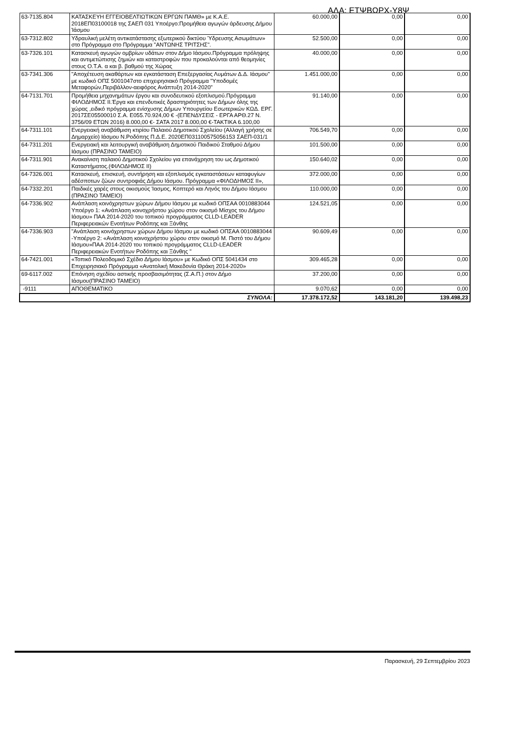ΑΔΑ: ΕΤΨΒΩΡΧ-Υ8Ψ
| 63-7135.804 | ΚΑΤΑΣΚΕΥΗ ΕΓΓΕΙΟΒΕΛΤΙΩΤΙΚΩΝ ΕΡΓΩΝ ΠΑΜΘ» με Κ.Α.Ε. 2018ΕΠ03100018 της ΣΑΕΠ 031 Υποέργο:Προμήθεια αγωγών άρδευσης Δήμου Ίάσμου | 60.000,00 | 0,00 | 0,00 |
| 63-7312.802 | Υδραυλική μελέτη αντικατάστασης εξωτερικού δικτύου Ύδρευσης Ασωμάτων» στο Πρόγραμμα στο Πρόγραμμα "ΑΝΤΩΝΗΣ ΤΡΙΤΣΗΣ". | 52.500,00 | 0,00 | 0,00 |
| 63-7326.101 | Κατασκευή αγωγών ομβρίων υδάτων στον Δήμο Ιάσμου.Πρόγραμμα πρόληψης και αντιμετώπισης ζημιών και καταστροφών που προκαλούνται από θεομηνίες στους Ο.Τ.Α. α και β. βαθμού της Χώρας | 40.000,00 | 0,00 | 0,00 |
| 63-7341.306 | "Αποχέτευση ακαθάρτων και εγκατάσταση Επεξεργασίας Λυμάτων Δ.Δ. Ιάσμου" με κωδικό ΟΠΣ 5001047στο επιχειρησιακό Πρόγραμμα "Υποδομές Μεταφορών,Περιβάλλον-αειφόρος Ανάπτυξη 2014-2020" | 1.451.000,00 | 0,00 | 0,00 |
| 64-7131.701 | Προμήθεια μηχανημάτων έργου και συνοδευτικού εξοπλισμού.Πρόγραμμα ΦΙΛΟΔΗΜΟΣ ΙΙ.Έργα και επενδυτικές δραστηριότητες των Δήμων όλης της χώρας ,ειδικό πρόγραμμα ενίσχυσης Δήμων Υπουργείου Εσωτερικών ΚΩΔ. ΕΡΓ. 2017ΣΕ05500010 Σ.Α. Ε055.70.924,00 € -(ΕΠΕΝΔΥΣΕΙΣ - ΕΡΓΑ ΑΡΘ.27 Ν. 3756/09 ΕΤΩΝ 2016) 8.000,00 €- ΣΑΤΑ 2017 8.000,00 €-ΤΑΚΤΙΚΑ 6.100,00 | 91.140,00 | 0,00 | 0,00 |
| 64-7311.101 | Ενεργειακή αναβάθμιση κτιρίου Παλαιού Δημοτικού Σχολείου (Αλλαγή χρήσης σε Δημαρχείο) Ιάσμου Ν.Ροδόπης Π.Δ.Ε. 2020ΕΠ031100575056153 ΣΑΕΠ-031/1 | 706.549,70 | 0,00 | 0,00 |
| 64-7311.201 | Ενεργειακή και λειτουργική αναβάθμιση Δημοτικού Παιδικού Σταθμού Δήμου Ιάσμου (ΠΡΑΣΙΝΟ ΤΑΜΕΙΟ) | 101.500,00 | 0,00 | 0,00 |
| 64-7311.901 | Ανακαίνιση παλαιού Δημοτικού Σχολείου για επανάχρηση του ως Δημοτικού Καταστήματος.(ΦΙΛΟΔΗΜΟΣ ΙΙ) | 150.640,02 | 0,00 | 0,00 |
| 64-7326.001 | Κατασκευή, επισκευή, συντήρηση και εξοπλισμός εγκαταστάσεων καταφυγίων αδέσποτων ζώων συντροφιάς Δήμου Ιάσμου. Πρόγραμμα «ΦΙΛΟΔΗΜΟΣ ΙΙ», | 372.000,00 | 0,00 | 0,00 |
| 64-7332.201 | Παιδικές χαρές στους οικισμούς Ίασμος, Κοπτερό και Ληνός του Δήμου Ιάσμου (ΠΡΑΣΙΝΟ ΤΑΜΕΙΟ) | 110.000,00 | 0,00 | 0,00 |
| 64-7336.902 | Ανάπλαση κοινόχρηστων χώρων Δήμου Ιάσμου με κωδικό ΟΠΣΑΑ 0010883044 Υποέργο 1: «Ανάπλαση κοινοχρήστου χώρου στον οικισμό Μίσχος του Δήμου Ιάσμου» ΠΑΑ 2014-2020 του τοπικού προγράμματος CLLD-LEADER Περιφερειακών Ενοτήτων Ροδόπης και Ξάνθης | 124.521,05 | 0,00 | 0,00 |
| 64-7336.903 | "Ανάπλαση κοινόχρηστων χώρων Δήμου Ιάσμου με κωδικό ΟΠΣΑΑ 0010883044 -Υποέργο 2: «Ανάπλαση κοινοχρήστου χώρου στον οικισμό Μ. Πιστό του Δήμου Ιάσμου»ΠΑΑ 2014-2020 του τοπικού προγράμματος CLLD-LEADER Περιφερειακών Ενοτήτων Ροδόπης και Ξάνθης " | 90.609,49 | 0,00 | 0,00 |
| 64-7421.001 | «Τοπικό Πολεοδομικό Σχέδιο Δήμου Ιάσμου» με Κωδικό ΟΠΣ 5041434 στο Επιχειρησιακό Πρόγραμμα «Ανατολική Μακεδονία Θράκη 2014-2020» | 309.465,28 | 0,00 | 0,00 |
| 69-6117.002 | Επόνηση σχεδίου αστικής προσβασιμότητας (Σ.Α.Π.) στον Δήμο Ιάσμου(ΠΡΑΣΙΝΟ ΤΑΜΕΙΟ) | 37.200,00 | 0,00 | 0,00 |
| -9111 | ΑΠΟΘΕΜΑΤΙΚΟ | 9.070,62 | 0,00 | 0,00 |
| ΣΥΝΟΛΑ: | | 17.378.172,52 | 143.181,20 | 139.498,23 |
Παρασκευή, 29 Σεπτεμβρίου 2023